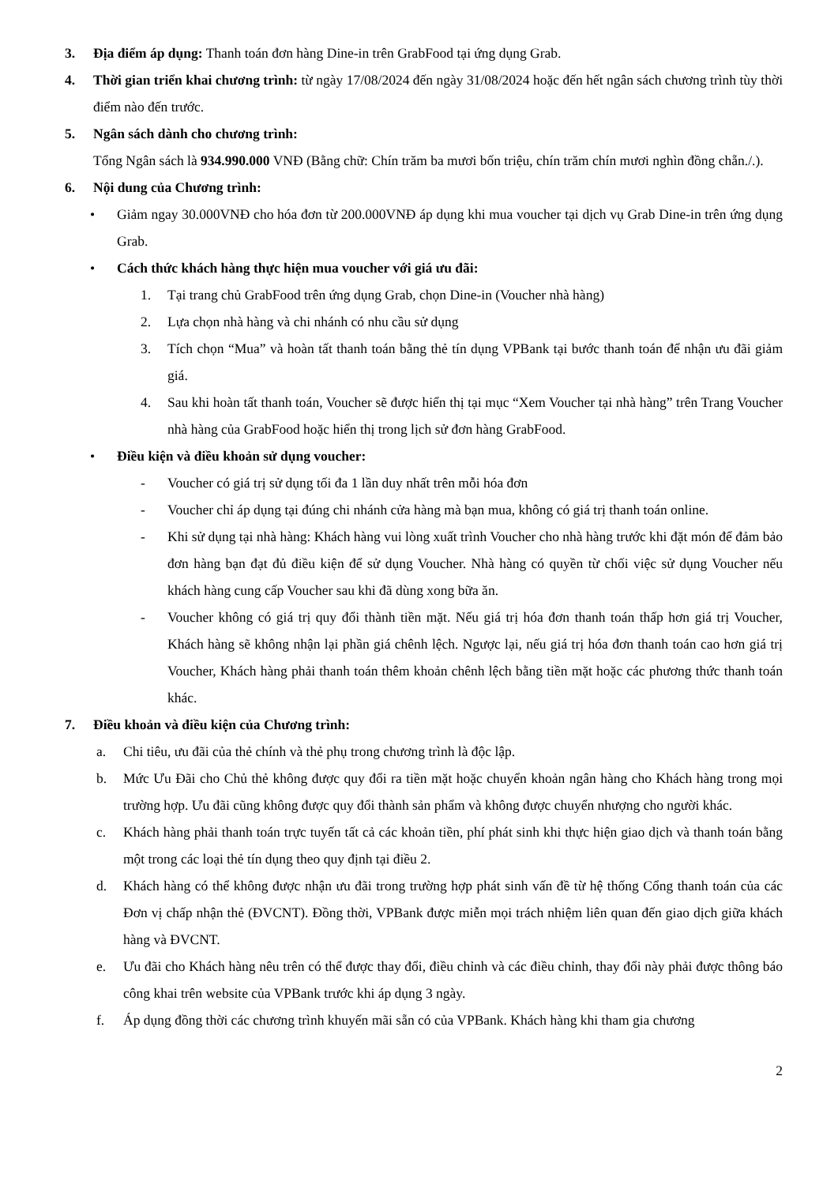3. Địa điểm áp dụng: Thanh toán đơn hàng Dine-in trên GrabFood tại ứng dụng Grab.
4. Thời gian triển khai chương trình: từ ngày 17/08/2024 đến ngày 31/08/2024 hoặc đến hết ngân sách chương trình tùy thời điểm nào đến trước.
5. Ngân sách dành cho chương trình:
Tổng Ngân sách là 934.990.000 VNĐ (Bằng chữ: Chín trăm ba mươi bốn triệu, chín trăm chín mươi nghìn đồng chẵn./.).
6. Nội dung của Chương trình:
• Giảm ngay 30.000VNĐ cho hóa đơn từ 200.000VNĐ áp dụng khi mua voucher tại dịch vụ Grab Dine-in trên ứng dụng Grab.
• Cách thức khách hàng thực hiện mua voucher với giá ưu đãi:
1. Tại trang chủ GrabFood trên ứng dụng Grab, chọn Dine-in (Voucher nhà hàng)
2. Lựa chọn nhà hàng và chi nhánh có nhu cầu sử dụng
3. Tích chọn “Mua” và hoàn tất thanh toán bằng thẻ tín dụng VPBank tại bước thanh toán để nhận ưu đãi giảm giá.
4. Sau khi hoàn tất thanh toán, Voucher sẽ được hiển thị tại mục “Xem Voucher tại nhà hàng” trên Trang Voucher nhà hàng của GrabFood hoặc hiển thị trong lịch sử đơn hàng GrabFood.
• Điều kiện và điều khoản sử dụng voucher:
- Voucher có giá trị sử dụng tối đa 1 lần duy nhất trên mỗi hóa đơn
- Voucher chỉ áp dụng tại đúng chi nhánh cửa hàng mà bạn mua, không có giá trị thanh toán online.
- Khi sử dụng tại nhà hàng: Khách hàng vui lòng xuất trình Voucher cho nhà hàng trước khi đặt món để đảm bảo đơn hàng bạn đạt đủ điều kiện để sử dụng Voucher. Nhà hàng có quyền từ chối việc sử dụng Voucher nếu khách hàng cung cấp Voucher sau khi đã dùng xong bữa ăn.
- Voucher không có giá trị quy đổi thành tiền mặt. Nếu giá trị hóa đơn thanh toán thấp hơn giá trị Voucher, Khách hàng sẽ không nhận lại phần giá chênh lệch. Ngược lại, nếu giá trị hóa đơn thanh toán cao hơn giá trị Voucher, Khách hàng phải thanh toán thêm khoản chênh lệch bằng tiền mặt hoặc các phương thức thanh toán khác.
7. Điều khoản và điều kiện của Chương trình:
a. Chi tiêu, ưu đãi của thẻ chính và thẻ phụ trong chương trình là độc lập.
b. Mức Ưu Đãi cho Chủ thẻ không được quy đổi ra tiền mặt hoặc chuyển khoản ngân hàng cho Khách hàng trong mọi trường hợp. Ưu đãi cũng không được quy đổi thành sản phẩm và không được chuyển nhượng cho người khác.
c. Khách hàng phải thanh toán trực tuyến tất cả các khoản tiền, phí phát sinh khi thực hiện giao dịch và thanh toán bằng một trong các loại thẻ tín dụng theo quy định tại điều 2.
d. Khách hàng có thể không được nhận ưu đãi trong trường hợp phát sinh vấn đề từ hệ thống Cổng thanh toán của các Đơn vị chấp nhận thẻ (ĐVCNT). Đồng thời, VPBank được miễn mọi trách nhiệm liên quan đến giao dịch giữa khách hàng và ĐVCNT.
e. Ưu đãi cho Khách hàng nêu trên có thể được thay đổi, điều chỉnh và các điều chỉnh, thay đổi này phải được thông báo công khai trên website của VPBank trước khi áp dụng 3 ngày.
f. Áp dụng đồng thời các chương trình khuyến mãi sẵn có của VPBank. Khách hàng khi tham gia chương
2